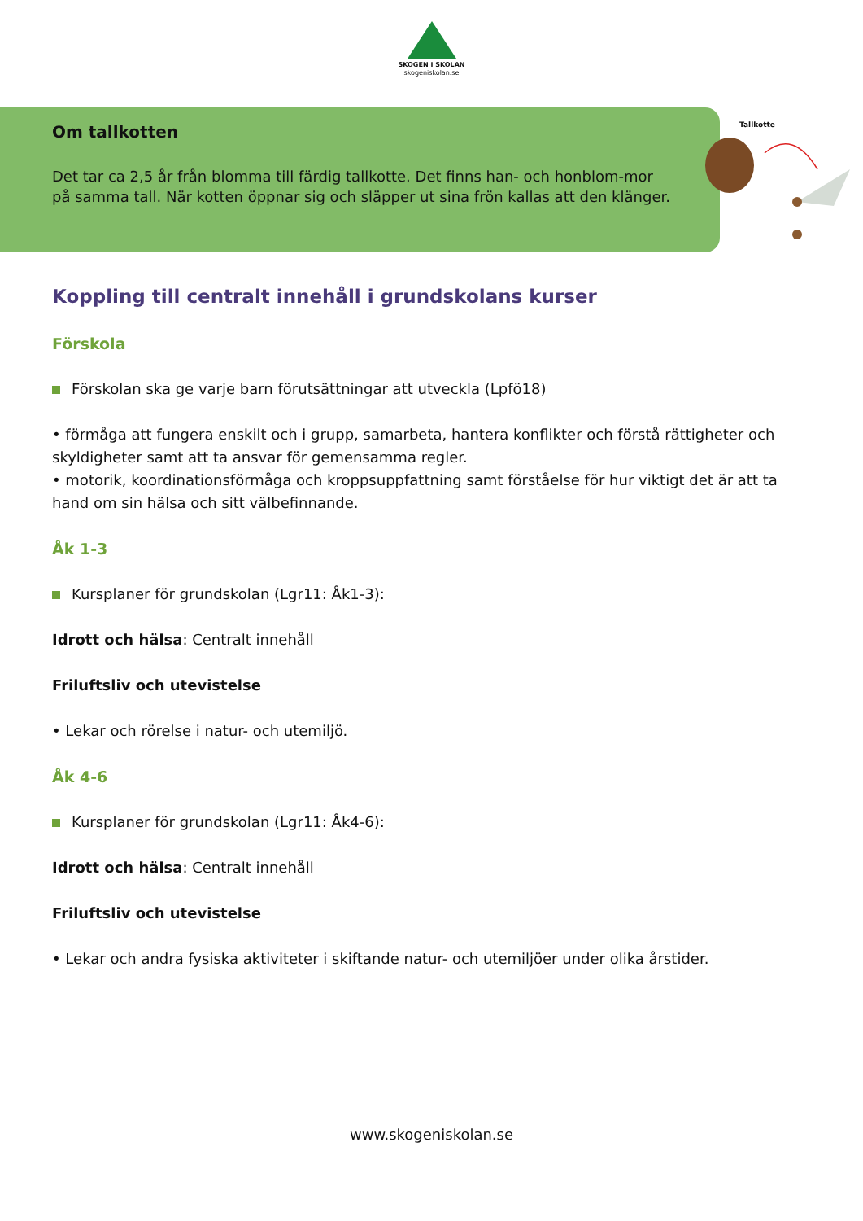SKOGEN I SKOLAN
skogeniskolan.se
Om tallkotten
Det tar ca 2,5 år från blomma till färdig tallkotte. Det finns han- och honblom-mor på samma tall. När kotten öppnar sig och släpper ut sina frön kallas att den klänger.
Tallkotte
Koppling till centralt innehåll i grundskolans kurser
Förskola
Förskolan ska ge varje barn förutsättningar att utveckla (Lpfö18)
• förmåga att fungera enskilt och i grupp, samarbeta, hantera konflikter och förstå rättigheter och skyldigheter samt att ta ansvar för gemensamma regler.
• motorik, koordinationsförmåga och kroppsuppfattning samt förståelse för hur viktigt det är att ta hand om sin hälsa och sitt välbefinnande.
Åk 1-3
Kursplaner för grundskolan (Lgr11: Åk1-3):
Idrott och hälsa: Centralt innehåll
Friluftsliv och utevistelse
• Lekar och rörelse i natur- och utemiljö.
Åk 4-6
Kursplaner för grundskolan (Lgr11: Åk4-6):
Idrott och hälsa: Centralt innehåll
Friluftsliv och utevistelse
• Lekar och andra fysiska aktiviteter i skiftande natur- och utemiljöer under olika årstider.
www.skogeniskolan.se